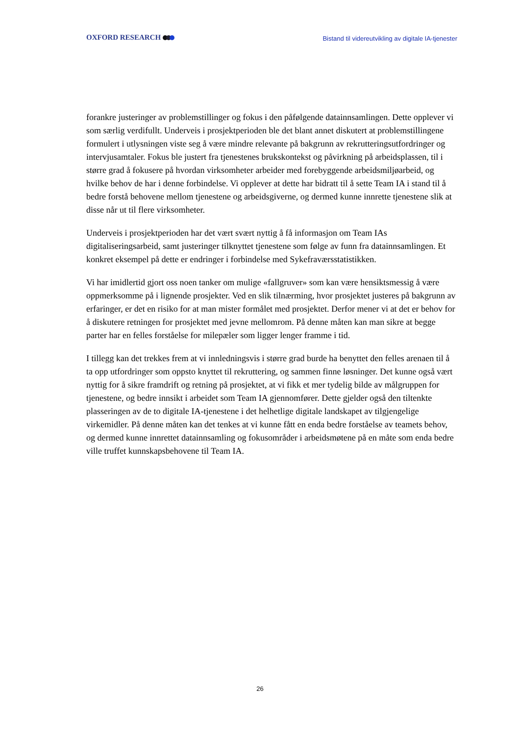OXFORD RESEARCH
Bistand til videreutvikling av digitale IA-tjenester
forankre justeringer av problemstillinger og fokus i den påfølgende datainnsamlingen. Dette opplever vi som særlig verdifullt. Underveis i prosjektperioden ble det blant annet diskutert at problemstillingene formulert i utlysningen viste seg å være mindre relevante på bakgrunn av rekrutteringsutfordringer og intervjusamtaler. Fokus ble justert fra tjenestenes brukskontekst og påvirkning på arbeidsplassen, til i større grad å fokusere på hvordan virksomheter arbeider med forebyggende arbeidsmiljøarbeid, og hvilke behov de har i denne forbindelse. Vi opplever at dette har bidratt til å sette Team IA i stand til å bedre forstå behovene mellom tjenestene og arbeidsgiverne, og dermed kunne innrette tjenestene slik at disse når ut til flere virksomheter.
Underveis i prosjektperioden har det vært svært nyttig å få informasjon om Team IAs digitaliseringsarbeid, samt justeringer tilknyttet tjenestene som følge av funn fra datainnsamlingen. Et konkret eksempel på dette er endringer i forbindelse med Sykefraværsstatistikken.
Vi har imidlertid gjort oss noen tanker om mulige «fallgruver» som kan være hensiktsmessig å være oppmerksomme på i lignende prosjekter. Ved en slik tilnærming, hvor prosjektet justeres på bakgrunn av erfaringer, er det en risiko for at man mister formålet med prosjektet. Derfor mener vi at det er behov for å diskutere retningen for prosjektet med jevne mellomrom. På denne måten kan man sikre at begge parter har en felles forståelse for milepæler som ligger lenger framme i tid.
I tillegg kan det trekkes frem at vi innledningsvis i større grad burde ha benyttet den felles arenaen til å ta opp utfordringer som oppsto knyttet til rekruttering, og sammen finne løsninger. Det kunne også vært nyttig for å sikre framdrift og retning på prosjektet, at vi fikk et mer tydelig bilde av målgruppen for tjenestene, og bedre innsikt i arbeidet som Team IA gjennomfører. Dette gjelder også den tiltenkte plasseringen av de to digitale IA-tjenestene i det helhetlige digitale landskapet av tilgjengelige virkemidler. På denne måten kan det tenkes at vi kunne fått en enda bedre forståelse av teamets behov, og dermed kunne innrettet datainnsamling og fokusområder i arbeidsmøtene på en måte som enda bedre ville truffet kunnskapsbehovene til Team IA.
26